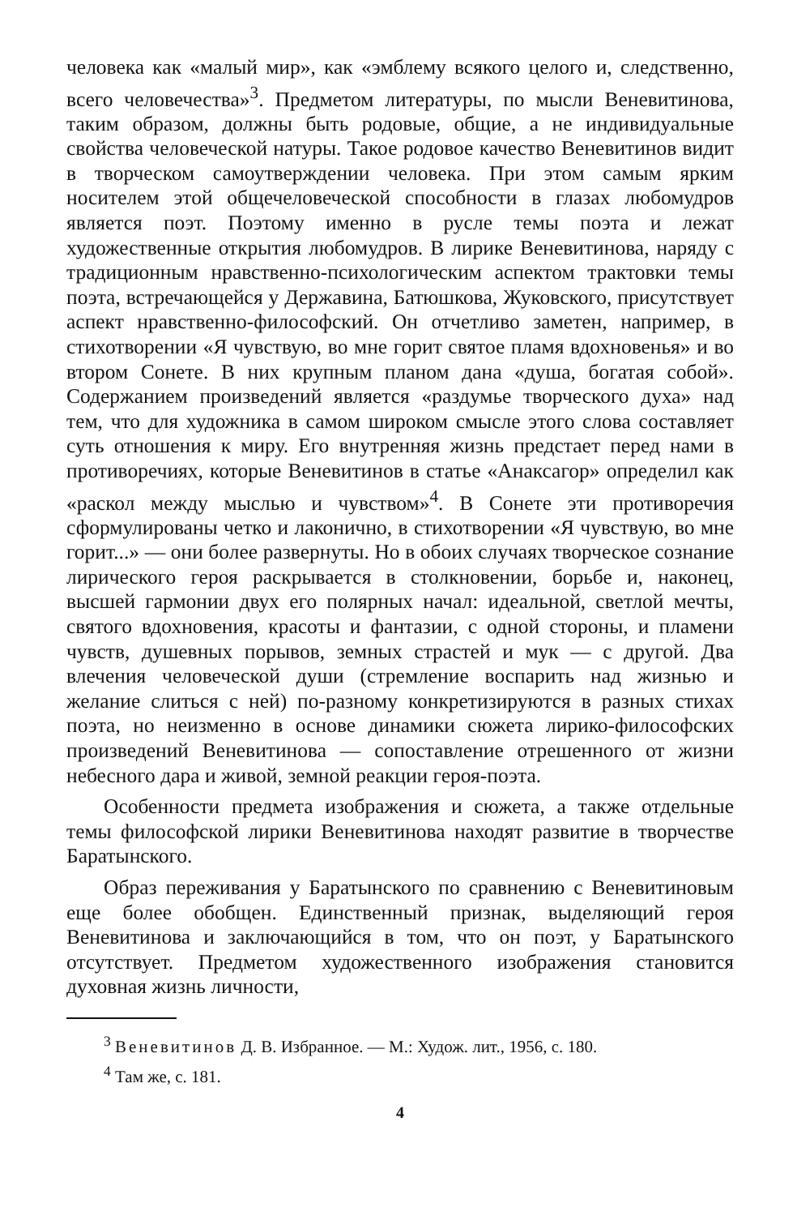человека как «малый мир», как «эмблему всякого целого и, следственно, всего человечества»<sup>3</sup>. Предметом литературы, по мысли Веневитинова, таким образом, должны быть родовые, общие, а не индивидуальные свойства человеческой натуры. Такое родовое качество Веневитинов видит в творческом самоутверждении человека. При этом самым ярким носителем этой общечеловеческой способности в глазах любомудров является поэт. Поэтому именно в русле темы поэта и лежат художественные открытия любомудров. В лирике Веневитинова, наряду с традиционным нравственно-психологическим аспектом трактовки темы поэта, встречающейся у Державина, Батюшкова, Жуковского, присутствует аспект нравственно-философский. Он отчетливо заметен, например, в стихотворении «Я чувствую, во мне горит святое пламя вдохновенья» и во втором Сонете. В них крупным планом дана «душа, богатая собой». Содержанием произведений является «раздумье творческого духа» над тем, что для художника в самом широком смысле этого слова составляет суть отношения к миру. Его внутренняя жизнь предстает перед нами в противоречиях, которые Веневитинов в статье «Анаксагор» определил как «раскол между мыслью и чувством»<sup>4</sup>. В Сонете эти противоречия сформулированы четко и лаконично, в стихотворении «Я чувствую, во мне горит...» — они более развернуты. Но в обоих случаях творческое сознание лирического героя раскрывается в столкновении, борьбе и, наконец, высшей гармонии двух его полярных начал: идеальной, светлой мечты, святого вдохновения, красоты и фантазии, с одной стороны, и пламени чувств, душевных порывов, земных страстей и мук — с другой. Два влечения человеческой души (стремление воспарить над жизнью и желание слиться с ней) по-разному конкретизируются в разных стихах поэта, но неизменно в основе динамики сюжета лирико-философских произведений Веневитинова — сопоставление отрешенного от жизни небесного дара и живой, земной реакции героя-поэта.
Особенности предмета изображения и сюжета, а также отдельные темы философской лирики Веневитинова находят развитие в творчестве Баратынского.
Образ переживания у Баратынского по сравнению с Веневитиновым еще более обобщен. Единственный признак, выделяющий героя Веневитинова и заключающийся в том, что он поэт, у Баратынского отсутствует. Предметом художественного изображения становится духовная жизнь личности,
<sup>3</sup> Веневитинов Д. В. Избранное. — М.: Худож. лит., 1956, с. 180.
<sup>4</sup> Там же, с. 181.
4